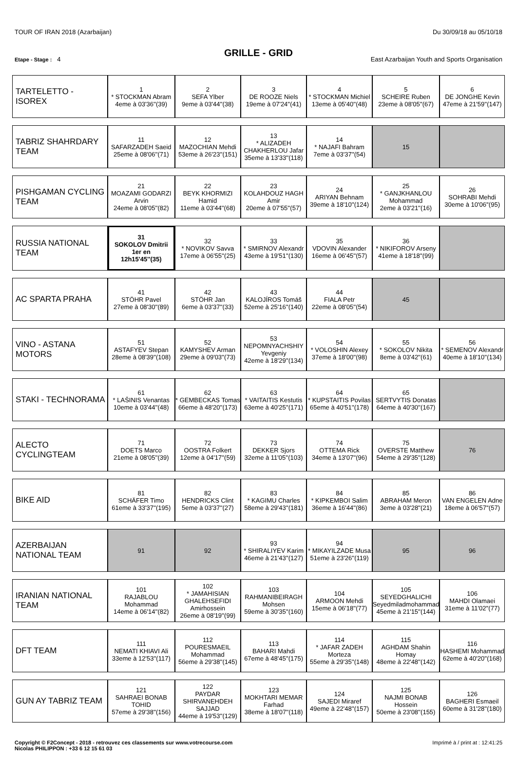TOUR OF IRAN 2018 (Azarbaijan) Du 30/09/18 au 05/10/18
GRILLE - GRID
Etape - Stage : 4 East Azarbaijan Youth and Sports Organisation
| TARTELETTO - ISOREX | 1 * STOCKMAN Abram 4eme à 03'36''(39) | 2 SEFA Ylber 9eme à 03'44''(38) | 3 DE ROOZE Niels 19eme à 07'24''(41) | 4 * STOCKMAN Michiel 13eme à 05'40''(48) | 5 SCHEIRE Ruben 23eme à 08'05''(67) | 6 DE JONGHE Kevin 47eme à 21'59''(147) |
| TABRIZ SHAHRDARY TEAM | 11 SAFARZADEH Saeid 25eme à 08'06''(71) | 12 MAZOCHIAN Mehdi 53eme à 26'23''(151) | 13 * ALIZADEH CHAKHERLOU Jafar 35eme à 13'33''(118) | 14 * NAJAFI Bahram 7eme à 03'37''(54) | 15 | |
| PISHGAMAN CYCLING TEAM | 21 MOAZAMI GODARZI Arvin 24eme à 08'05''(82) | 22 BEYK KHORMIZI Hamid 11eme à 03'44''(68) | 23 KOLAHDOUZ HAGH Amir 20eme à 07'55''(57) | 24 ARIYAN Behnam 39eme à 18'10''(124) | 25 * GANJKHANLOU Mohammad 2eme à 03'21''(16) | 26 SOHRABI Mehdi 30eme à 10'06''(95) |
| RUSSIA NATIONAL TEAM | 31 SOKOLOV Dmitrii 1er en 12h15'45''(35) | 32 * NOVIKOV Savva 17eme à 06'55''(25) | 33 * SMIRNOV Alexandr 43eme à 19'51''(130) | 35 VDOVIN Alexander 16eme à 06'45''(57) | 36 * NIKIFOROV Arseny 41eme à 18'18''(99) | |
| AC SPARTA PRAHA | 41 STÖHR Pavel 27eme à 08'30''(89) | 42 STÖHR Jan 6eme à 03'37''(33) | 43 KALOJÍROS Tomáš 52eme à 25'16''(140) | 44 FIALA Petr 22eme à 08'05''(54) | 45 | |
| VINO - ASTANA MOTORS | 51 ASTAFYEV Stepan 28eme à 08'39''(108) | 52 KAMYSHEV Arman 29eme à 09'03''(73) | 53 NEPOMNYACHSHIY Yevgeniy 42eme à 18'29''(134) | 54 * VOLOSHIN Alexey 37eme à 18'00''(98) | 55 * SOKOLOV Nikita 8eme à 03'42''(61) | 56 * SEMENOV Alexandr 40eme à 18'10''(134) |
| STAKI - TECHNORAMA | 61 * LAŠINIS Venantas 10eme à 03'44''(48) | 62 * GEMBECKAS Tomas 66eme à 48'20''(173) | 63 * VAITAITIS Kestutis 63eme à 40'25''(171) | 64 * KUPSTAITIS Povilas 65eme à 40'51''(178) | 65 SERTVYTIS Donatas 64eme à 40'30''(167) | |
| ALECTO CYCLINGTEAM | 71 DOETS Marco 21eme à 08'05''(39) | 72 OOSTRA Folkert 12eme à 04'17''(59) | 73 DEKKER Sjors 32eme à 11'05''(103) | 74 OTTEMA Rick 34eme à 13'07''(96) | 75 OVERSTE Matthew 54eme à 29'35''(128) | 76 |
| BIKE AID | 81 SCHÄFER Timo 61eme à 33'37''(195) | 82 HENDRICKS Clint 5eme à 03'37''(27) | 83 * KAGIMU Charles 58eme à 29'43''(181) | 84 * KIPKEMBOI Salim 36eme à 16'44''(86) | 85 ABRAHAM Meron 3eme à 03'28''(21) | 86 VAN ENGELEN Adne 18eme à 06'57''(57) |
| AZERBAIJAN NATIONAL TEAM | 91 | 92 | 93 * SHIRALIYEV Karim 46eme à 21'43''(127) | 94 * MIKAYILZADE Musa 51eme à 23'26''(119) | 95 | 96 |
| IRANIAN NATIONAL TEAM | 101 RAJABLOU Mohammad 14eme à 06'14''(82) | 102 * JAMAHISIAN GHALEHSEFIDI Amirhossein 26eme à 08'19''(99) | 103 RAHMANIBEIRAGH Mohsen 59eme à 30'35''(160) | 104 ARMOON Mehdi 15eme à 06'18''(77) | 105 SEYEDGHALICHI Seyedmiladmohammad 45eme à 21'15''(144) | 106 MAHDI Olamaei 31eme à 11'02''(77) |
| DFT TEAM | 111 NEMATI KHIAVI Ali 33eme à 12'53''(117) | 112 POURESMAEIL Mohammad 56eme à 29'38''(145) | 113 BAHARI Mahdi 67eme à 48'45''(175) | 114 * JAFAR ZADEH Morteza 55eme à 29'35''(148) | 115 AGHDAM Shahin Homay 48eme à 22'48''(142) | 116 HASHEMI Mohammad 62eme à 40'20''(168) |
| GUN AY TABRIZ TEAM | 121 SAHRAEI BONAB TOHID 57eme à 29'38''(156) | 122 PAYDAR SHIRVANEHDEH SAJJAD 44eme à 19'53''(129) | 123 MOKHTARI MEMAR Farhad 38eme à 18'07''(118) | 124 SAJEDI Miraref 49eme à 22'48''(157) | 125 NAJMI BONAB Hossein 50eme à 23'08''(155) | 126 BAGHERI Esmaeil 60eme à 31'28''(180) |
Copyright © F2Concept - 2018 - retrouvez ces classements sur www.votrecourse.com
Nicolas PHILIPPON : +33 6 12 15 61 03 Imprimé à / print at : 12:41:25